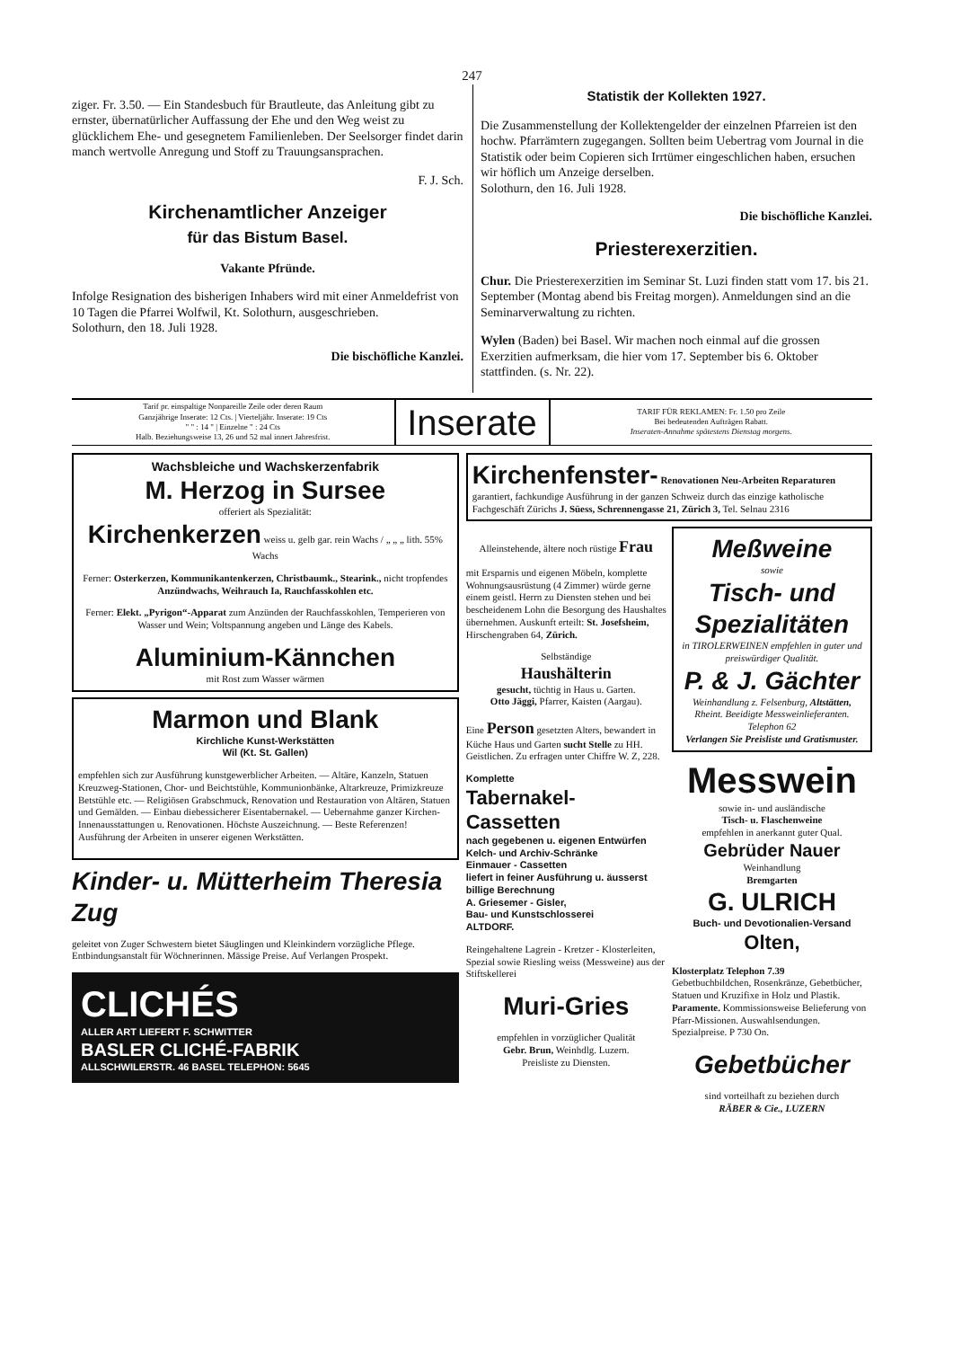247
ziger. Fr. 3.50. — Ein Standesbuch für Brautleute, das Anleitung gibt zu ernster, übernatürlicher Auffassung der Ehe und den Weg weist zu glücklichem Ehe- und gesegnetem Familienleben. Der Seelsorger findet darin manch wertvolle Anregung und Stoff zu Trauungsansprachen.
F. J. Sch.
Kirchenamtlicher Anzeiger
für das Bistum Basel.
Vakante Pfründe.
Infolge Resignation des bisherigen Inhabers wird mit einer Anmeldefrist von 10 Tagen die Pfarrei Wolfwil, Kt. Solothurn, ausgeschrieben.
Solothurn, den 18. Juli 1928.
Die bischöfliche Kanzlei.
Statistik der Kollekten 1927.
Die Zusammenstellung der Kollektengelder der einzelnen Pfarreien ist den hochw. Pfarrämtern zugegangen. Sollten beim Uebertrag vom Journal in die Statistik oder beim Copieren sich Irrtümer eingeschlichen haben, ersuchen wir höflich um Anzeige derselben.
Solothurn, den 16. Juli 1928.
Die bischöfliche Kanzlei.
Priesterexerzitien.
Chur. Die Priesterexerzitien im Seminar St. Luzi finden statt vom 17. bis 21. September (Montag abend bis Freitag morgen). Anmeldungen sind an die Seminarverwaltung zu richten.
Wylen (Baden) bei Basel. Wir machen noch einmal auf die grossen Exerzitien aufmerksam, die hier vom 17. September bis 6. Oktober stattfinden. (s. Nr. 22).
Tarif pr. einspaltige Nonpareille Zeile oder deren Raum
Ganzjährige Inserate: 12 Cts. | Vierteljähr. Inserate: 19 Cts
" " : 14 " | Einzelne " : 24 Cts
Halb. Beziehungsweise 13, 26 und 52 mal innert Jahresfrist.
Inserate
TARIF FÜR REKLAMEN: Fr. 1.50 pro Zeile
Bei bedeutenden Aufträgen Rabatt.
Inseraten-Annahme spätestens Dienstag morgens.
Wachsbleiche und Wachskerzenfabrik
M. Herzog in Sursee
offeriert als Spezialität:
Kirchenkerzen weiss u. gelb gar. rein Wachs / „ „ „ lith. 55% Wachs
Ferner: Osterkerzen, Kommunikantenkerzen, Christbaumk., Stearink., nicht tropfendes Anzündwachs, Weihrauch Ia, Rauchfasskohlen etc.
Ferner: Elekt. „Pyrigon“-Apparat zum Anzünden der Rauchfasskohlen, Temperieren von Wasser und Wein; Voltspannung angeben und Länge des Kabels.
Aluminium-Kännchen
mit Rost zum Wasser wärmen
Marmon und Blank
Kirchliche Kunst-Werkstätten
Wil (Kt. St. Gallen)
empfehlen sich zur Ausführung kunstgewerblicher Arbeiten. — Altäre, Kanzeln, Statuen Kreuzweg-Stationen, Chor- und Beichtstühle, Kommunionbänke, Altarkreuze, Primizkreuze Betstühle etc. — Religiösen Grabschmuck, Renovation und Restauration von Altären, Statuen und Gemälden. — Einbau diebessicherer Eisentabernakel. — Uebernahme ganzer Kirchen-Innenausstattungen u. Renovationen. Höchste Auszeichnung. — Beste Referenzen! Ausführung der Arbeiten in unserer eigenen Werkstätten.
Kinder- u. Mütterheim Theresia Zug
geleitet von Zuger Schwestern bietet Säuglingen und Kleinkindern vorzügliche Pflege. Entbindungsanstalt für Wöchnerinnen. Mässige Preise. Auf Verlangen Prospekt.
CLICHÉS
ALLER ART LIEFERT F. SCHWITTER
BASLER CLICHÉ-FABRIK
ALLSCHWILERSTR. 46 BASEL TELEPHON: 5645
Kirchenfenster- Renovationen Neu-Arbeiten Reparaturen
garantiert, fachkundige Ausführung in der ganzen Schweiz durch das einzige katholische Fachgeschäft Zürichs J. Süess, Schrennengasse 21, Zürich 3, Tel. Selnau 2316
Alleinstehende, ältere noch rüstige Frau
mit Ersparnis und eigenen Möbeln, komplette Wohnungsausrüstung (4 Zimmer) würde gerne einem geistl. Herrn zu Diensten stehen und bei bescheidenem Lohn die Besorgung des Haushaltes übernehmen. Auskunft erteilt: St. Josefsheim, Hirschengraben 64, Zürich.
Selbständige
Haushälterin
gesucht, tüchtig in Haus u. Garten.
Otto Jäggi, Pfarrer, Kaisten (Aargau).
Eine Person gesetzten Alters, bewandert in Küche Haus und Garten sucht Stelle zu HH. Geistlichen. Zu erfragen unter Chiffre W. Z, 228.
Komplette
Tabernakel-Cassetten
nach gegebenen u. eigenen Entwürfen
Kelch- und Archiv-Schränke
Einmauer - Cassetten
liefert in feiner Ausführung u. äusserst billige Berechnung
A. Griesemer - Gisler,
Bau- und Kunstschlosserei
ALTDORF.
Reingehaltene Lagrein - Kretzer - Klosterleiten, Spezial sowie Riesling weiss (Messweine) aus der Stiftskellerei
Muri-Gries
empfehlen in vorzüglicher Qualität
Gebr. Brun, Weinhdlg. Luzern.
Preisliste zu Diensten.
Meßweine
sowie
Tisch- und Spezialitäten
in TIROLERWEINEN empfehlen in guter und preiswürdiger Qualität.
P. & J. Gächter
Weinhandlung z. Felsenburg, Altstätten, Rheint. Beeidigte Messweinlieferanten. Telephon 62
Verlangen Sie Preisliste und Gratismuster.
Messwein
sowie in- und ausländische
Tisch- u. Flaschenweine
empfehlen in anerkannt guter Qual.
Gebrüder Nauer
Weinhandlung
Bremgarten
G. ULRICH
Buch- und Devotionalien-Versand
Olten,
Klosterplatz Telephon 7.39
Gebetbuchbildchen, Rosenkränze, Gebetbücher, Statuen und Kruzifixe in Holz und Plastik. Paramente. Kommissionsweise Belieferung von Pfarr-Missionen. Auswahlsendungen. Spezialpreise. P 730 On.
Gebetbücher
sind vorteilhaft zu beziehen durch
RÄBER & Cie., LUZERN